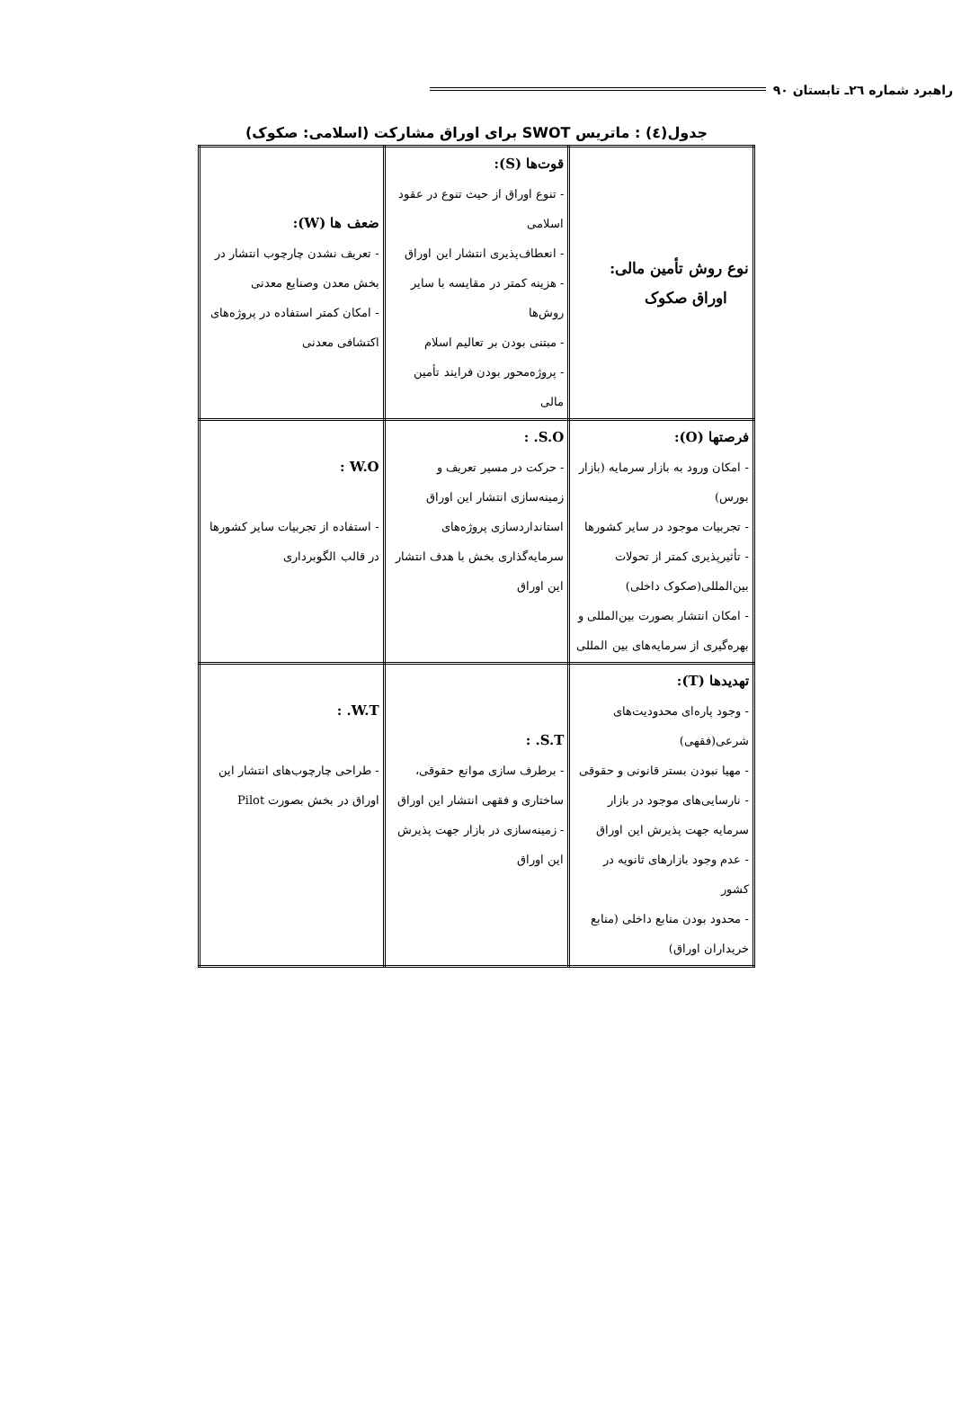راهبرد شماره ٢٦ـ تابستان ٩٠
جدول(٤) : ماتریس SWOT برای اوراق مشارکت (اسلامی: صکوک)
| نوع روش تأمین مالی: اوراق صکوک | قوت‌ها (S): - تنوع اوراق از حیث تنوع در عقود اسلامی - انعطاف‌پذیری انتشار این اوراق - هزینه کمتر در مقایسه با سایر روش‌ها - مبتنی بودن بر تعالیم اسلام - پروژه‌محور بودن فرایند تأمین مالی | ضعف ها (W): - تعریف نشدن چارچوب انتشار در بخش معدن وصنایع معدنی - امکان کمتر استفاده در پروژه‌های اکتشافی معدنی |
| فرصتها (O): - امکان ورود به بازار سرمایه (بازار بورس) - تجربیات موجود در سایر کشورها - تأثیرپذیری کمتر از تحولات بین‌المللی(صکوک داخلی) - امکان انتشار بصورت بین‌المللی و بهره‌گیری از سرمایه‌های بین المللی | S.O. : - حرکت در مسیر تعریف و زمینه‌سازی انتشار این اوراق استانداردسازی پروژه‌های سرمایه‌گذاری بخش با هدف انتشار این اوراق | W.O : - استفاده از تجربیات سایر کشورها در قالب الگوبرداری |
| تهدیدها (T): - وجود پاره‌ای محدودیت‌های شرعی(فقهی) - مهیا نبودن بستر قانونی و حقوقی - نارسایی‌های موجود در بازار سرمایه جهت پذیرش این اوراق - عدم وجود بازارهای ثانویه در کشور - محدود بودن منابع داخلی (منابع خریداران اوراق) | S.T. : - برطرف سازی موانع حقوقی، ساختاری و فقهی انتشار این اوراق - زمینه‌سازی در بازار جهت پذیرش این اوراق | W.T. : - طراحی چارچوب‌های انتشار این اوراق در بخش بصورت Pilot |